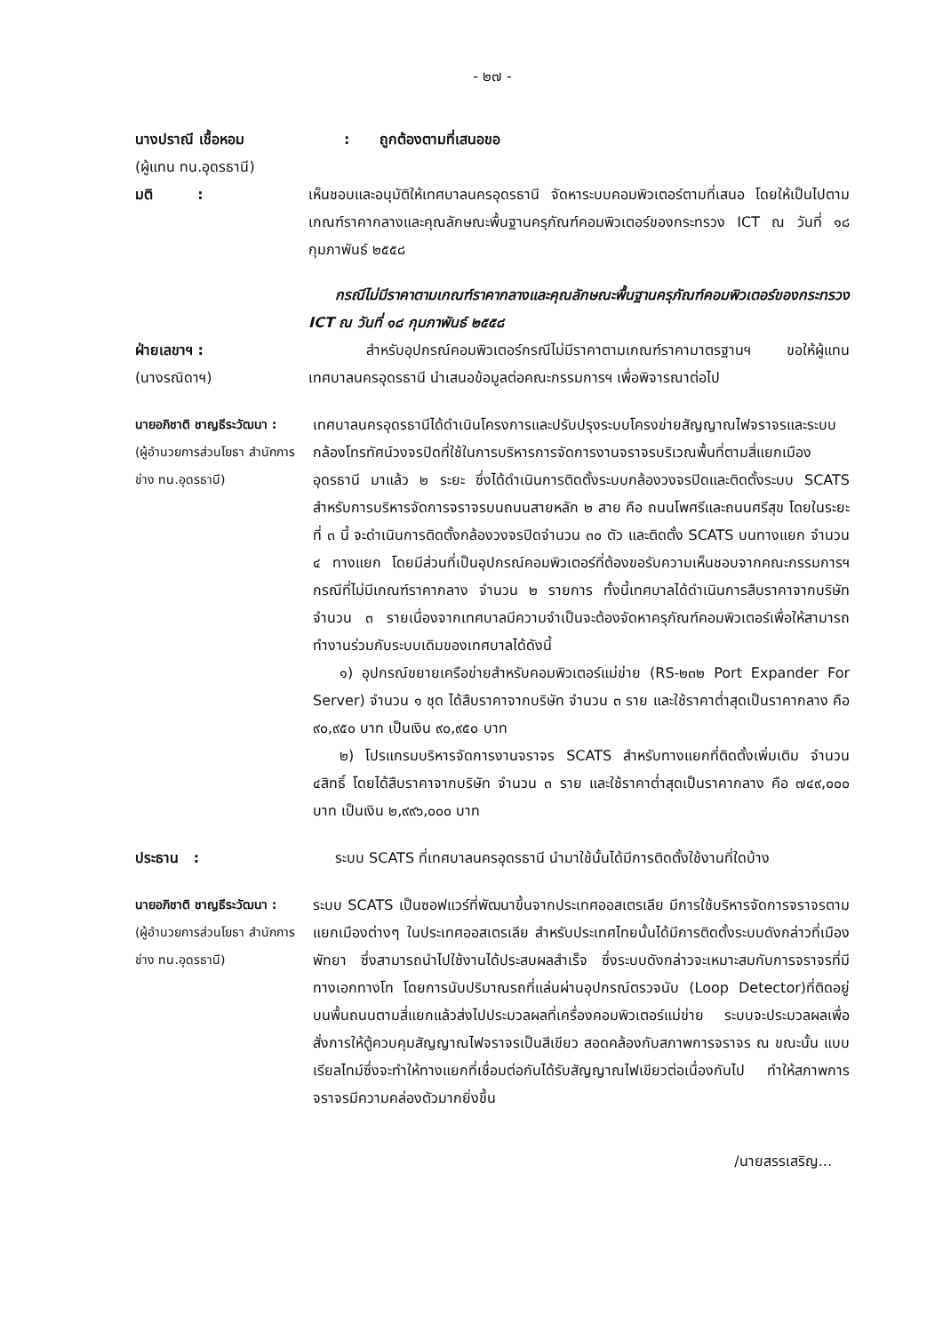- ๒๗ -
นางปราณี เชื้อหอม : ถูกต้องตามที่เสนอขอ
(ผู้แทน ทน.อุดรธานี)
มติ : เห็นชอบและอนุมัติให้เทศบาลนครอุดรธานี จัดหาระบบคอมพิวเตอร์ตามที่เสนอ โดยให้เป็นไปตามเกณฑ์ราคากลางและคุณลักษณะพื้นฐานครุภัณฑ์คอมพิวเตอร์ของกระทรวง ICT ณ วันที่ ๑๘ กุมภาพันธ์ ๒๕๕๘
กรณีไม่มีราคาตามเกณฑ์ราคากลางและคุณลักษณะพื้นฐานครุภัณฑ์คอมพิวเตอร์ของกระทรวง ICT ณ วันที่ ๑๘ กุมภาพันธ์ ๒๕๕๘
ฝ่ายเลขาฯ :
(นางรณิดาฯ)
สำหรับอุปกรณ์คอมพิวเตอร์กรณีไม่มีราคาตามเกณฑ์ราคามาตรฐานฯ ขอให้ผู้แทนเทศบาลนครอุดรธานี นำเสนอข้อมูลต่อคณะกรรมการฯ เพื่อพิจารณาต่อไป
นายอภิชาติ ชาญธีระวัฒนา :
(ผู้อำนวยการส่วนโยธา สำนักการช่าง ทน.อุดรธานี)
เทศบาลนครอุดรธานีได้ดำเนินโครงการและปรับปรุงระบบโครงข่ายสัญญาณไฟจราจรและระบบกล้องโทรทัศน์วงจรปิดที่ใช้ในการบริหารการจัดการงานจราจรบริเวณพื้นที่ตามสี่แยกเมืองอุดรธานี มาแล้ว ๒ ระยะ ซึ่งได้ดำเนินการติดตั้งระบบกล้องวงจรปิดและติดตั้งระบบ SCATS สำหรับการบริหารจัดการจราจรบนถนนสายหลัก ๒ สาย คือ ถนนโพศรีและถนนศรีสุข โดยในระยะที่ ๓ นี้ จะดำเนินการติดตั้งกล้องวงจรปิดจำนวน ๓๐ ตัว และติดตั้ง SCATS บนทางแยก จำนวน ๔ ทางแยก โดยมีส่วนที่เป็นอุปกรณ์คอมพิวเตอร์ที่ต้องขอรับความเห็นชอบจากคณะกรรมการฯ กรณีที่ไม่มีเกณฑ์ราคากลาง จำนวน ๒ รายการ ทั้งนี้เทศบาลได้ดำเนินการสืบราคาจากบริษัท จำนวน ๓ รายเนื่องจากเทศบาลมีความจำเป็นจะต้องจัดหาครุภัณฑ์คอมพิวเตอร์เพื่อให้สามารถทำงานร่วมกับระบบเดิมของเทศบาลได้ดังนี้
๑) อุปกรณ์ขยายเครือข่ายสำหรับคอมพิวเตอร์แม่ข่าย (RS-๒๓๒ Port Expander For Server) จำนวน ๑ ชุด ได้สืบราคาจากบริษัท จำนวน ๓ ราย และใช้ราคาต่ำสุดเป็นราคากลาง คือ ๙๐,๙๕๐ บาท เป็นเงิน ๙๐,๙๕๐ บาท
๒) โปรแกรมบริหารจัดการงานจราจร SCATS สำหรับทางแยกที่ติดตั้งเพิ่มเติม จำนวน ๔สิทธิ์ โดยได้สืบราคาจากบริษัท จำนวน ๓ ราย และใช้ราคาต่ำสุดเป็นราคากลาง คือ ๗๔๙,๐๐๐ บาท เป็นเงิน ๒,๙๙๖,๐๐๐ บาท
ประธาน : ระบบ SCATS ที่เทศบาลนครอุดรธานี นำมาใช้นั้นได้มีการติดตั้งใช้งานที่ใดบ้าง
นายอภิชาติ ชาญธีระวัฒนา :
(ผู้อำนวยการส่วนโยธา สำนักการช่าง ทน.อุดรธานี)
ระบบ SCATS เป็นซอฟแวร์ที่พัฒนาขึ้นจากประเทศออสเตรเลีย มีการใช้บริหารจัดการจราจรตามแยกเมืองต่างๆ ในประเทศออสเตรเลีย สำหรับประเทศไทยนั้นได้มีการติดตั้งระบบดังกล่าวที่เมืองพัทยา ซึ่งสามารถนำไปใช้งานได้ประสบผลสำเร็จ ซึ่งระบบดังกล่าวจะเหมาะสมกับการจราจรที่มีทางเอกทางโท โดยการนับปริมาณรถที่แล่นผ่านอุปกรณ์ตรวจนับ (Loop Detector)ที่ติดอยู่บนพื้นถนนตามสี่แยกแล้วส่งไปประมวลผลที่เครื่องคอมพิวเตอร์แม่ข่าย ระบบจะประมวลผลเพื่อสั่งการให้ตู้ควบคุมสัญญาณไฟจราจรเป็นสีเขียว สอดคล้องกับสภาพการจราจร ณ ขณะนั้น แบบเรียลไทม์ซึ่งจะทำให้ทางแยกที่เชื่อมต่อกันได้รับสัญญาณไฟเขียวต่อเนื่องกันไป ทำให้สภาพการจราจรมีความคล่องตัวมากยิ่งขึ้น
/นายสรรเสริญ...